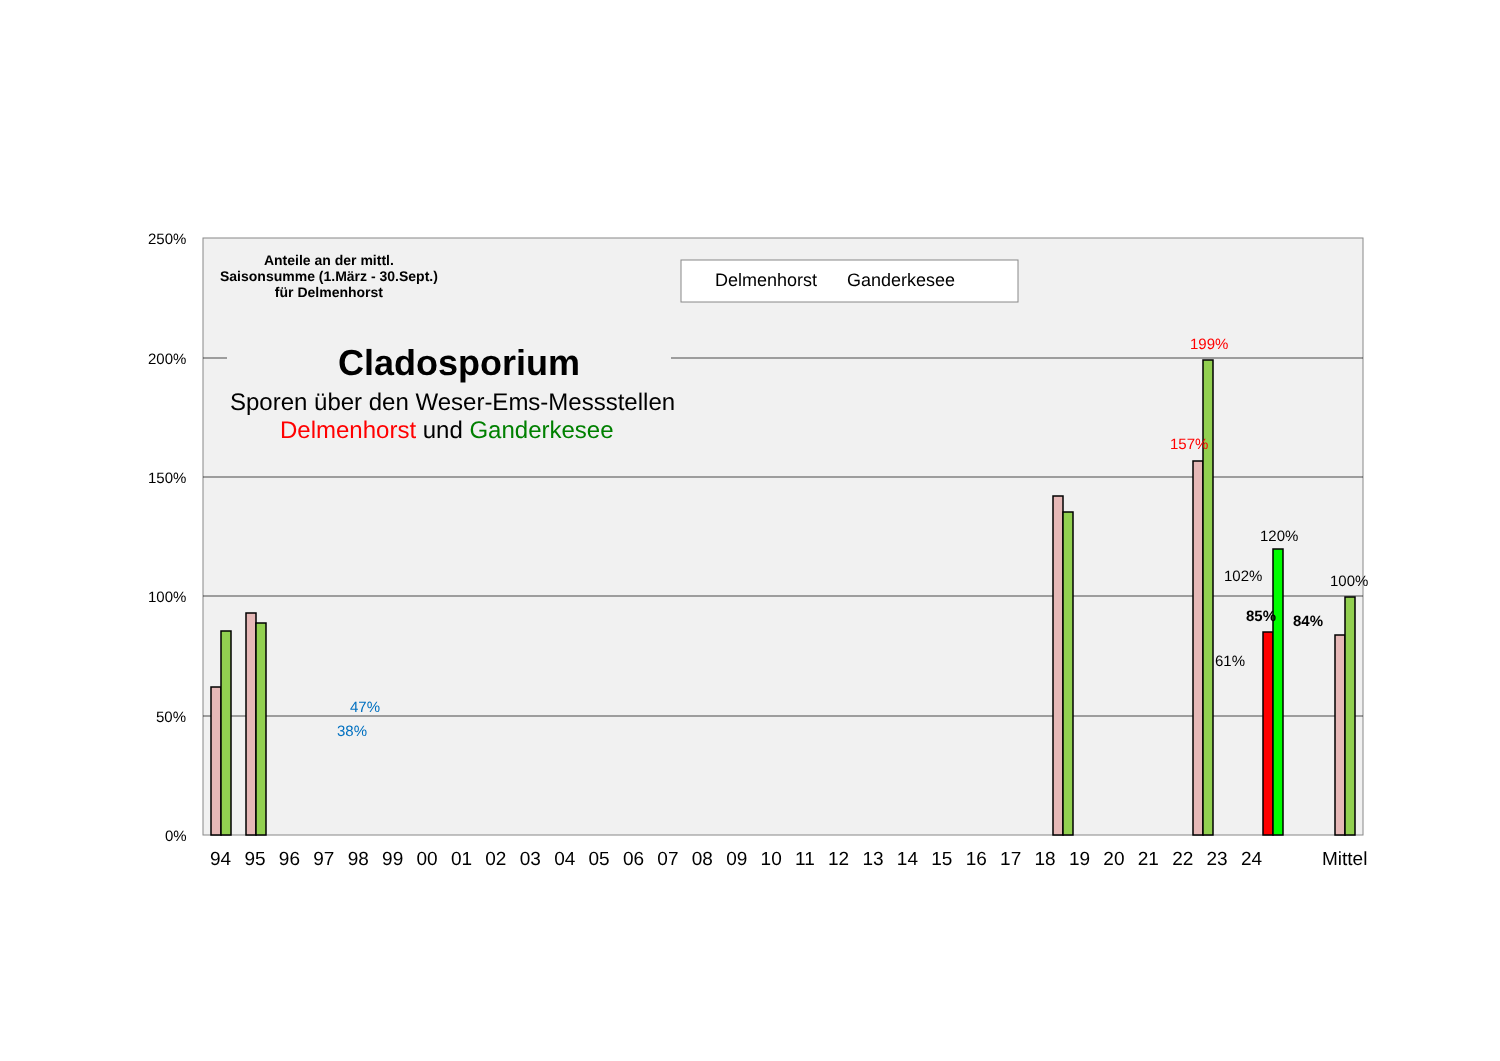250%
200%
150%
100%
50%
0%
Anteile an der mittl.
Saisonsumme (1.März - 30.Sept.)
für Delmenhorst
Delmenhorst Ganderkesee
Cladosporium
Sporen über den Weser-Ems-Messstellen
Delmenhorst und Ganderkesee
199%
157%
47%
38%
120%
102%
85%
61%
84%
100%
94 95 96 97 98 99 00 01 02 03 04 05 06 07 08 09 10 11 12 13 14 15 16 17 18 19 20 21 22 23 24 Mittel